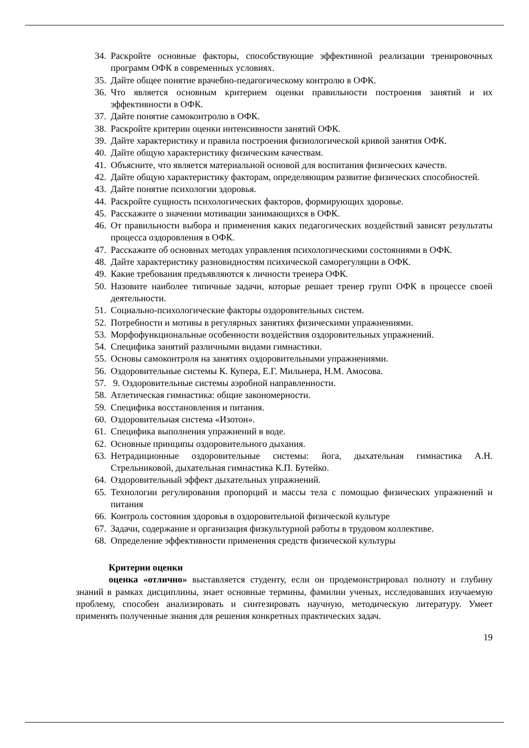34. Раскройте основные факторы, способствующие эффективной реализации тренировочных программ ОФК в современных условиях.
35. Дайте общее понятие врачебно-педагогическому контролю в ОФК.
36. Что является основным критерием оценки правильности построения занятий и их эффективности в ОФК.
37. Дайте понятие самоконтролю в ОФК.
38. Раскройте критерии оценки интенсивности занятий ОФК.
39. Дайте характеристику и правила построения физиологической кривой занятия ОФК.
40. Дайте общую характеристику физическим качествам.
41. Объясните, что является материальной основой для воспитания физических качеств.
42. Дайте общую характеристику факторам, определяющим развитие физических способностей.
43. Дайте понятие психологии здоровья.
44. Раскройте сущность психологических факторов, формирующих здоровье.
45. Расскажите о значении мотивации занимающихся в ОФК.
46. От правильности выбора и применения каких педагогических воздействий зависят результаты процесса оздоровления в ОФК.
47. Расскажите об основных методах управления психологическими состояниями в ОФК.
48. Дайте характеристику разновидностям психической саморегуляции в ОФК.
49. Какие требования предъявляются к личности тренера ОФК.
50. Назовите наиболее типичные задачи, которые решает тренер групп ОФК в процессе своей деятельности.
51. Социально-психологические факторы оздоровительных систем.
52. Потребности и мотивы в регулярных занятиях физическими упражнениями.
53. Морфофункциональные особенности воздействия оздоровительных упражнений.
54. Специфика занятий различными видами гимнастики.
55. Основы самоконтроля на занятиях оздоровительными упражнениями.
56. Оздоровительные системы К. Купера, Е.Г. Мильнера, Н.М. Амосова.
57. 9. Оздоровительные системы аэробной направленности.
58. Атлетическая гимнастика: общие закономерности.
59. Специфика восстановления и питания.
60. Оздоровительная система «Изотон».
61. Специфика выполнения упражнений в воде.
62. Основные принципы оздоровительного дыхания.
63. Нетрадиционные оздоровительные системы: йога, дыхательная гимнастика А.Н. Стрельниковой, дыхательная гимнастика К.П. Бутейко.
64. Оздоровительный эффект дыхательных упражнений.
65. Технологии регулирования пропорций и массы тела с помощью физических упражнений и питания
66. Контроль состояния здоровья в оздоровительной физической культуре
67. Задачи, содержание и организация физкультурной работы в трудовом коллективе.
68. Определение эффективности применения средств физической культуры
Критерии оценки
оценка «отлично» выставляется студенту, если он продемонстрировал полноту и глубину знаний в рамках дисциплины, знает основные термины, фамилии ученых, исследовавших изучаемую проблему, способен анализировать и синтезировать научную, методическую литературу. Умеет применять полученные знания для решения конкретных практических задач.
19